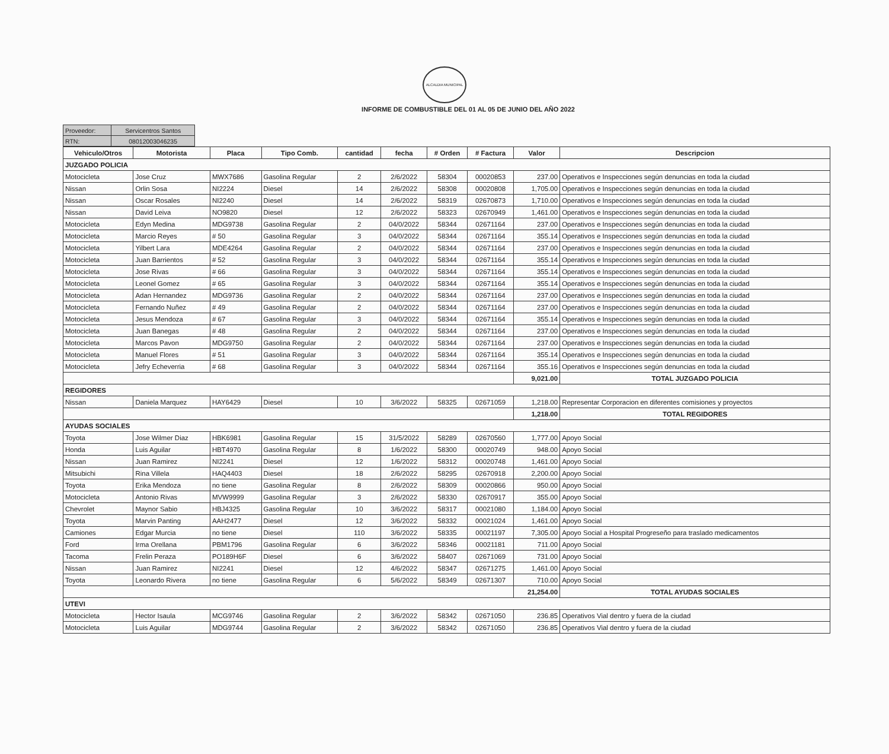ALCALDIA MUNICIPAL
INFORME DE COMBUSTIBLE DEL 01 AL 05 DE JUNIO DEL AÑO 2022
| Proveedor: | Servicentros Santos |
| RTN: | 08012003046235 |
| Vehiculo/Otros | Motorista | Placa | Tipo Comb. | cantidad | fecha | # Orden | # Factura | Valor | Descripcion |
| --- | --- | --- | --- | --- | --- | --- | --- | --- | --- |
| JUZGADO POLICIA | | | | | | | | | |
| Motocicleta | Jose Cruz | MWX7686 | Gasolina Regular | 2 | 2/6/2022 | 58304 | 00020853 | 237.00 | Operativos e Inspecciones según denuncias en toda la ciudad |
| Nissan | Orlin Sosa | NI2224 | Diesel | 14 | 2/6/2022 | 58308 | 00020808 | 1,705.00 | Operativos e Inspecciones según denuncias en toda la ciudad |
| Nissan | Oscar Rosales | NI2240 | Diesel | 14 | 2/6/2022 | 58319 | 02670873 | 1,710.00 | Operativos e Inspecciones según denuncias en toda la ciudad |
| Nissan | David Leiva | NO9820 | Diesel | 12 | 2/6/2022 | 58323 | 02670949 | 1,461.00 | Operativos e Inspecciones según denuncias en toda la ciudad |
| Motocicleta | Edyn Medina | MDG9738 | Gasolina Regular | 2 | 04/0/2022 | 58344 | 02671164 | 237.00 | Operativos e Inspecciones según denuncias en toda la ciudad |
| Motocicleta | Marcio Reyes | # 50 | Gasolina Regular | 3 | 04/0/2022 | 58344 | 02671164 | 355.14 | Operativos e Inspecciones según denuncias en toda la ciudad |
| Motocicleta | Yilbert Lara | MDE4264 | Gasolina Regular | 2 | 04/0/2022 | 58344 | 02671164 | 237.00 | Operativos e Inspecciones según denuncias en toda la ciudad |
| Motocicleta | Juan Barrientos | # 52 | Gasolina Regular | 3 | 04/0/2022 | 58344 | 02671164 | 355.14 | Operativos e Inspecciones según denuncias en toda la ciudad |
| Motocicleta | Jose Rivas | # 66 | Gasolina Regular | 3 | 04/0/2022 | 58344 | 02671164 | 355.14 | Operativos e Inspecciones según denuncias en toda la ciudad |
| Motocicleta | Leonel Gomez | # 65 | Gasolina Regular | 3 | 04/0/2022 | 58344 | 02671164 | 355.14 | Operativos e Inspecciones según denuncias en toda la ciudad |
| Motocicleta | Adan Hernandez | MDG9736 | Gasolina Regular | 2 | 04/0/2022 | 58344 | 02671164 | 237.00 | Operativos e Inspecciones según denuncias en toda la ciudad |
| Motocicleta | Fernando Nuñez | # 49 | Gasolina Regular | 2 | 04/0/2022 | 58344 | 02671164 | 237.00 | Operativos e Inspecciones según denuncias en toda la ciudad |
| Motocicleta | Jesus Mendoza | # 67 | Gasolina Regular | 3 | 04/0/2022 | 58344 | 02671164 | 355.14 | Operativos e Inspecciones según denuncias en toda la ciudad |
| Motocicleta | Juan Banegas | # 48 | Gasolina Regular | 2 | 04/0/2022 | 58344 | 02671164 | 237.00 | Operativos e Inspecciones según denuncias en toda la ciudad |
| Motocicleta | Marcos Pavon | MDG9750 | Gasolina Regular | 2 | 04/0/2022 | 58344 | 02671164 | 237.00 | Operativos e Inspecciones según denuncias en toda la ciudad |
| Motocicleta | Manuel Flores | # 51 | Gasolina Regular | 3 | 04/0/2022 | 58344 | 02671164 | 355.14 | Operativos e Inspecciones según denuncias en toda la ciudad |
| Motocicleta | Jefry Echeverria | # 68 | Gasolina Regular | 3 | 04/0/2022 | 58344 | 02671164 | 355.16 | Operativos e Inspecciones según denuncias en toda la ciudad |
| | | | | | | | | 9,021.00 | TOTAL JUZGADO POLICIA |
| REGIDORES | | | | | | | | | |
| Nissan | Daniela Marquez | HAY6429 | Diesel | 10 | 3/6/2022 | 58325 | 02671059 | 1,218.00 | Representar Corporacion en diferentes comisiones y proyectos |
| | | | | | | | | 1,218.00 | TOTAL REGIDORES |
| AYUDAS SOCIALES | | | | | | | | | |
| Toyota | Jose Wilmer Diaz | HBK6981 | Gasolina Regular | 15 | 31/5/2022 | 58289 | 02670560 | 1,777.00 | Apoyo Social |
| Honda | Luis Aguilar | HBT4970 | Gasolina Regular | 8 | 1/6/2022 | 58300 | 00020749 | 948.00 | Apoyo Social |
| Nissan | Juan Ramirez | NI2241 | Diesel | 12 | 1/6/2022 | 58312 | 00020748 | 1,461.00 | Apoyo Social |
| Mitsubichi | Rina Villela | HAQ4403 | Diesel | 18 | 2/6/2022 | 58295 | 02670918 | 2,200.00 | Apoyo Social |
| Toyota | Erika Mendoza | no tiene | Gasolina Regular | 8 | 2/6/2022 | 58309 | 00020866 | 950.00 | Apoyo Social |
| Motocicleta | Antonio Rivas | MVW9999 | Gasolina Regular | 3 | 2/6/2022 | 58330 | 02670917 | 355.00 | Apoyo Social |
| Chevrolet | Maynor Sabio | HBJ4325 | Gasolina Regular | 10 | 3/6/2022 | 58317 | 00021080 | 1,184.00 | Apoyo Social |
| Toyota | Marvin Panting | AAH2477 | Diesel | 12 | 3/6/2022 | 58332 | 00021024 | 1,461.00 | Apoyo Social |
| Camiones | Edgar Murcia | no tiene | Diesel | 110 | 3/6/2022 | 58335 | 00021197 | 7,305.00 | Apoyo Social a Hospital Progreseño para traslado medicamentos |
| Ford | Irma Orellana | PBM1796 | Gasolina Regular | 6 | 3/6/2022 | 58346 | 00021181 | 711.00 | Apoyo Social |
| Tacoma | Frelin Peraza | PO189H6F | Diesel | 6 | 3/6/2022 | 58407 | 02671069 | 731.00 | Apoyo Social |
| Nissan | Juan Ramirez | NI2241 | Diesel | 12 | 4/6/2022 | 58347 | 02671275 | 1,461.00 | Apoyo Social |
| Toyota | Leonardo Rivera | no tiene | Gasolina Regular | 6 | 5/6/2022 | 58349 | 02671307 | 710.00 | Apoyo Social |
| | | | | | | | | 21,254.00 | TOTAL AYUDAS SOCIALES |
| UTEVI | | | | | | | | | |
| Motocicleta | Hector Isaula | MCG9746 | Gasolina Regular | 2 | 3/6/2022 | 58342 | 02671050 | 236.85 | Operativos Vial dentro y fuera de la ciudad |
| Motocicleta | Luis Aguilar | MDG9744 | Gasolina Regular | 2 | 3/6/2022 | 58342 | 02671050 | 236.85 | Operativos Vial dentro y fuera de la ciudad |